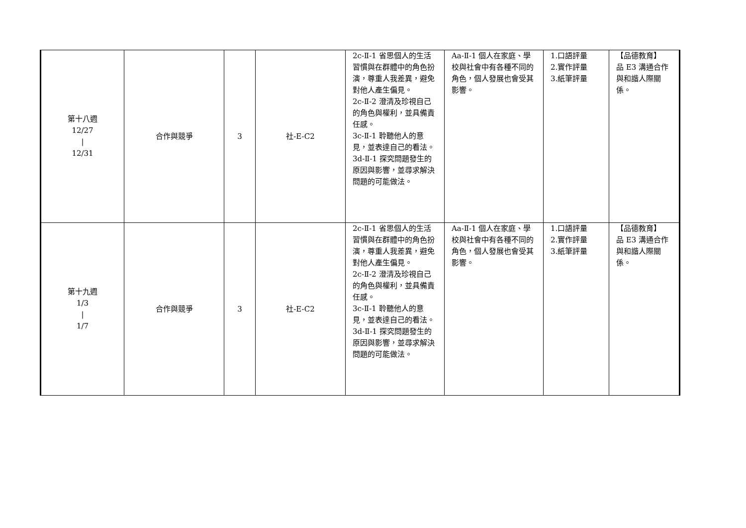| 第十八週 12/27 / 12/31 | 合作與競爭 | 3 | 社-E-C2 | 2c-Ⅱ-1 省思個人的生活習慣與在群體中的角色扮演，尊重人我差異，避免對他人產生偏見。 2c-Ⅱ-2 澄清及珍視自己的角色與權利，並具備責任感。 3c-Ⅱ-1 聆聽他人的意見，並表達自己的看法。 3d-Ⅱ-1 探究問題發生的原因與影響，並尋求解決問題的可能做法。 | Aa-Ⅱ-1 個人在家庭、學校與社會中有各種不同的角色，個人發展也會受其影響。 | 1.口語評量 2.實作評量 3.紙筆評量 | 【品德教育】 品 E3 溝通合作與和諧人際關係。 |
| 第十九週 1/3 / 1/7 | 合作與競爭 | 3 | 社-E-C2 | 2c-Ⅱ-1 省思個人的生活習慣與在群體中的角色扮演，尊重人我差異，避免對他人產生偏見。 2c-Ⅱ-2 澄清及珍視自己的角色與權利，並具備責任感。 3c-Ⅱ-1 聆聽他人的意見，並表達自己的看法。 3d-Ⅱ-1 探究問題發生的原因與影響，並尋求解決問題的可能做法。 | Aa-Ⅱ-1 個人在家庭、學校與社會中有各種不同的角色，個人發展也會受其影響。 | 1.口語評量 2.實作評量 3.紙筆評量 | 【品德教育】 品 E3 溝通合作與和諧人際關係。 |